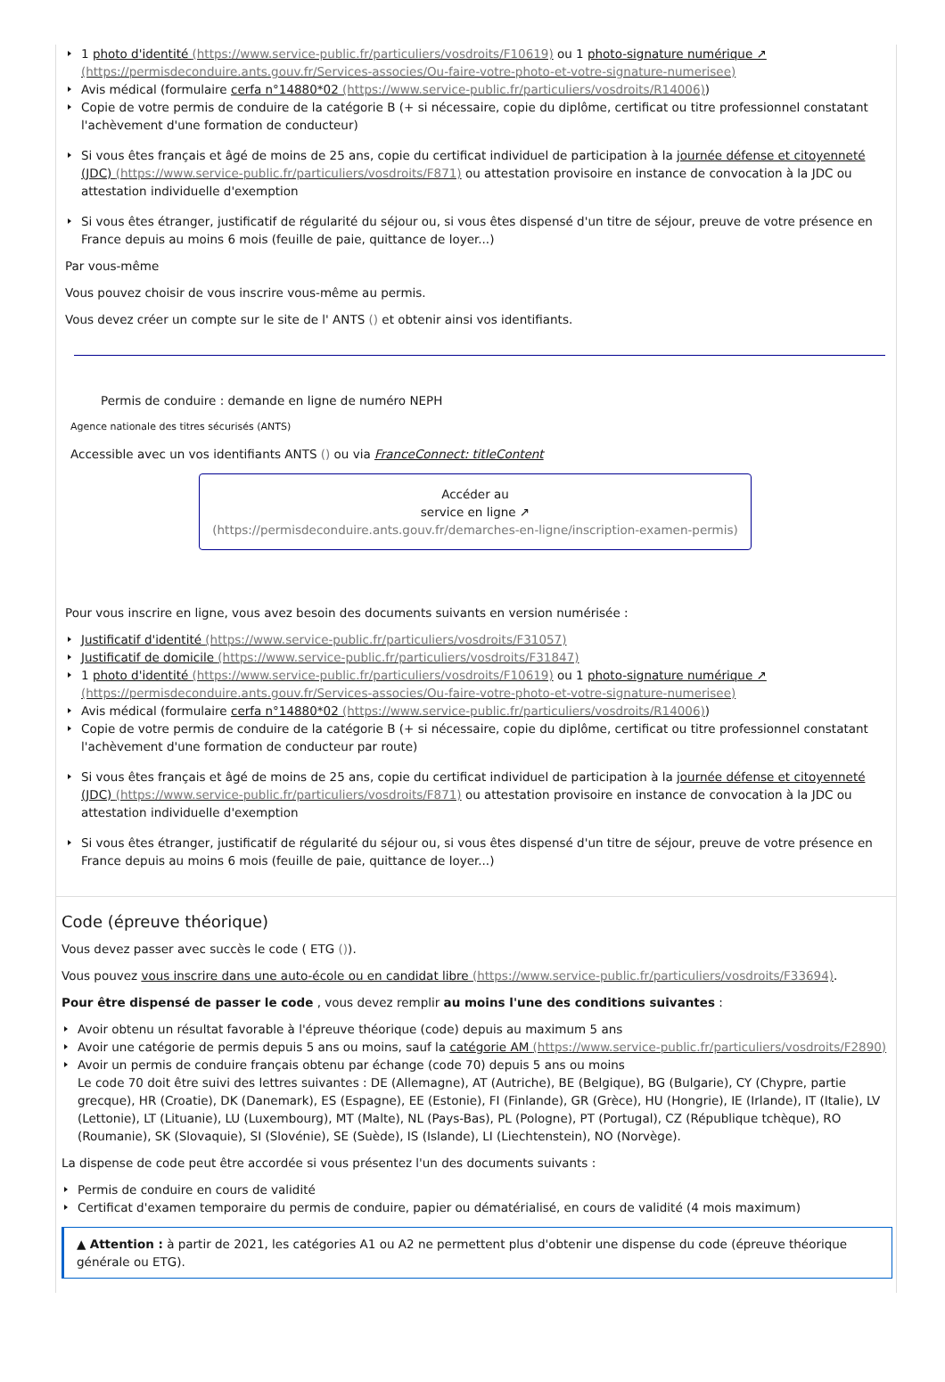1 photo d'identité (https://www.service-public.fr/particuliers/vosdroits/F10619) ou 1 photo-signature numérique ↗ (https://permisdeconduire.ants.gouv.fr/Services-associes/Ou-faire-votre-photo-et-votre-signature-numerisee)
Avis médical (formulaire cerfa n°14880*02 (https://www.service-public.fr/particuliers/vosdroits/R14006))
Copie de votre permis de conduire de la catégorie B (+ si nécessaire, copie du diplôme, certificat ou titre professionnel constatant l'achèvement d'une formation de conducteur)
Si vous êtes français et âgé de moins de 25 ans, copie du certificat individuel de participation à la journée défense et citoyenneté (JDC) (https://www.service-public.fr/particuliers/vosdroits/F871) ou attestation provisoire en instance de convocation à la JDC ou attestation individuelle d'exemption
Si vous êtes étranger, justificatif de régularité du séjour ou, si vous êtes dispensé d'un titre de séjour, preuve de votre présence en France depuis au moins 6 mois (feuille de paie, quittance de loyer...)
Par vous-même
Vous pouvez choisir de vous inscrire vous-même au permis.
Vous devez créer un compte sur le site de l' ANTS () et obtenir ainsi vos identifiants.
Permis de conduire : demande en ligne de numéro NEPH
Agence nationale des titres sécurisés (ANTS)
Accessible avec un vos identifiants ANTS () ou via FranceConnect: titleContent
Accéder au
service en ligne ↗
(https://permisdeconduire.ants.gouv.fr/demarches-en-ligne/inscription-examen-permis)
Pour vous inscrire en ligne, vous avez besoin des documents suivants en version numérisée :
Justificatif d'identité (https://www.service-public.fr/particuliers/vosdroits/F31057)
Justificatif de domicile (https://www.service-public.fr/particuliers/vosdroits/F31847)
1 photo d'identité (https://www.service-public.fr/particuliers/vosdroits/F10619) ou 1 photo-signature numérique ↗ (https://permisdeconduire.ants.gouv.fr/Services-associes/Ou-faire-votre-photo-et-votre-signature-numerisee)
Avis médical (formulaire cerfa n°14880*02 (https://www.service-public.fr/particuliers/vosdroits/R14006))
Copie de votre permis de conduire de la catégorie B (+ si nécessaire, copie du diplôme, certificat ou titre professionnel constatant l'achèvement d'une formation de conducteur par route)
Si vous êtes français et âgé de moins de 25 ans, copie du certificat individuel de participation à la journée défense et citoyenneté (JDC) (https://www.service-public.fr/particuliers/vosdroits/F871) ou attestation provisoire en instance de convocation à la JDC ou attestation individuelle d'exemption
Si vous êtes étranger, justificatif de régularité du séjour ou, si vous êtes dispensé d'un titre de séjour, preuve de votre présence en France depuis au moins 6 mois (feuille de paie, quittance de loyer...)
Code (épreuve théorique)
Vous devez passer avec succès le code ( ETG ()).
Vous pouvez vous inscrire dans une auto-école ou en candidat libre (https://www.service-public.fr/particuliers/vosdroits/F33694).
Pour être dispensé de passer le code , vous devez remplir au moins l'une des conditions suivantes :
Avoir obtenu un résultat favorable à l'épreuve théorique (code) depuis au maximum 5 ans
Avoir une catégorie de permis depuis 5 ans ou moins, sauf la catégorie AM (https://www.service-public.fr/particuliers/vosdroits/F2890)
Avoir un permis de conduire français obtenu par échange (code 70) depuis 5 ans ou moins
Le code 70 doit être suivi des lettres suivantes : DE (Allemagne), AT (Autriche), BE (Belgique), BG (Bulgarie), CY (Chypre, partie grecque), HR (Croatie), DK (Danemark), ES (Espagne), EE (Estonie), FI (Finlande), GR (Grèce), HU (Hongrie), IE (Irlande), IT (Italie), LV (Lettonie), LT (Lituanie), LU (Luxembourg), MT (Malte), NL (Pays-Bas), PL (Pologne), PT (Portugal), CZ (République tchèque), RO (Roumanie), SK (Slovaquie), SI (Slovénie), SE (Suède), IS (Islande), LI (Liechtenstein), NO (Norvège).
La dispense de code peut être accordée si vous présentez l'un des documents suivants :
Permis de conduire en cours de validité
Certificat d'examen temporaire du permis de conduire, papier ou dématérialisé, en cours de validité (4 mois maximum)
▲ Attention : à partir de 2021, les catégories A1 ou A2 ne permettent plus d'obtenir une dispense du code (épreuve théorique générale ou ETG).